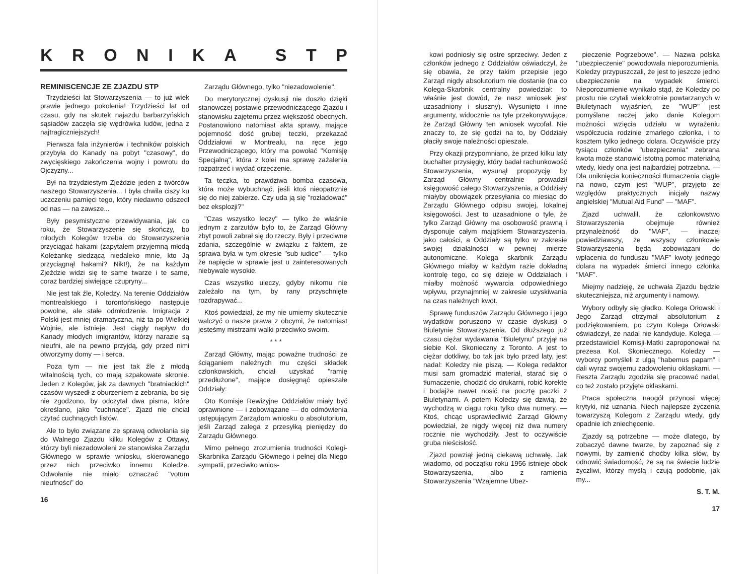KRONIKA STP
REMINISCENCJE ZE ZJAZDU STP
Trzydzieści lat Stowarzyszenia — to już wiek prawie jednego pokolenia! Trzydzieści lat od czasu, gdy na skutek najazdu barbarzyńskich sąsiadów zaczęła się wędrówka ludów, jedna z najtragiczniejszych!
Pierwsza fala inżynierów i techników polskich przybyła do Kanady na pobyt "czasowy", do zwycięskiego zakończenia wojny i powrotu do Ojczyzny...
Był na trzydziestym Zjeździe jeden z twórców naszego Stowarzyszenia... I była chwila ciszy ku uczczeniu pamięci tego, który niedawno odszedł od nas — na zawsze...
Były pesymistyczne przewidywania, jak co roku, że Stowarzyszenie się skończy, bo młodych Kolegów trzeba do Stowarzyszenia przyciągać hakami (zapytałem przyjemną młodą Koleżankę siedzącą niedaleko mnie, kto Ją przyciągnął hakami? Nikt!), że na każdym Zjeździe widzi się te same twarze i te same, coraz bardziej siwiejące czupryny...
Nie jest tak źle, Koledzy. Na terenie Oddziałów montrealskiego i torontońskiego następuje powolne, ale stałe odmłodzenie. Imigracja z Polski jest mniej dramatyczna, niż ta po Wielkiej Wojnie, ale istnieje. Jest ciągły napływ do Kanady młodych imigrantów, którzy narazie są nieufni, ale na pewno przyjdą, gdy przed nimi otworzymy domy — i serca.
Poza tym — nie jest tak źle z młodą witalnością tych, co mają szpakowate skronie. Jeden z Kolegów, jak za dawnych "bratniackich" czasów wyszedł z oburzeniem z zebrania, bo się nie zgodzono, by odczytał dwa pisma, które określano, jako "cuchnące". Zjazd nie chciał czytać cuchnących listów.
Ale to było związane ze sprawą odwołania się do Walnego Zjazdu kilku Kolegów z Ottawy, którzy byli niezadowoleni ze stanowiska Zarządu Głównego w sprawie wniosku, skierowanego przez nich przeciwko innemu Koledze. Odwołanie nie miało oznaczać "votum nieufności" do
Zarządu Głównego, tylko "niezadowolenie".
Do merytorycznej dyskusji nie doszło dzięki stanowczej postawie przewodniczącego Zjazdu i stanowisku zajętemu przez większość obecnych. Postanowiono natomiast akta sprawy, mające pojemność dość grubej teczki, przekazać Oddziałowi w Montrealu, na ręce jego Przewodniczącego, który ma powołać "Komisję Specjalną", która z kolei ma sprawę zażalenia rozpatrzeć i wydać orzeczenie.
Ta teczka, to prawdziwa bomba czasowa, która może wybuchnąć, jeśli ktoś nieopatrznie się do niej zabierze. Czy uda ją się "rozładować" bez eksplozji?"
"Czas wszystko leczy" — tylko że właśnie jednym z zarzutów było to, że Zarząd Główny zbyt powoli zabrał się do rzeczy. Były i przeciwne zdania, szczególnie w związku z faktem, że sprawa była w tym okresie "sub iudice" — tylko że napięcie w sprawie jest u zainteresowanych niebywale wysokie.
Czas wszystko uleczy, gdyby nikomu nie zależało na tym, by rany przyschnięte rozdrapywać...
Ktoś powiedział, że my nie umiemy skutecznie walczyć o nasze prawa z obcymi, że natomiast jesteśmy mistrzami walki przeciwko swoim.
* * *
Zarząd Główny, mając poważne trudności ze ściąganiem należnych mu części składek członkowskich, chciał uzyskać "ramię przedłużone", mające dosięgnąć opieszałe Oddziały:
Oto Komisje Rewizyjne Oddziałów miały być oprawnione — i zobowiązane — do odmówienia ustępującym Zarządom wniosku o absolutorium, jeśli Zarząd zalega z przesyłką pieniędzy do Zarządu Głównego.
Mimo pełnego zrozumienia trudności Kolegi-Skarbnika Zarządu Głównego i pełnej dla Niego sympatii, przeciwko wnios-
16
kowi podniosły się ostre sprzeciwy. Jeden z członków jednego z Oddziałów oświadczył, że się obawia, że przy takim przepisie jego Zarząd nigdy absolutorium nie dostanie (na co Kolega-Skarbnik centralny powiedział: to właśnie jest dowód, że nasz wniosek jest uzasadniony i słuszny). Wysunięto i inne argumenty, widocznie na tyle przekonywujące, że Zarząd Główny ten wniosek wycofał. Nie znaczy to, że się godzi na to, by Oddziały płaciły swoje należności opieszale.
Przy okazji przypomniano, że przed kilku laty buchalter przysięgły, który badał rachunkowość Stowarzyszenia, wysunął propozycję by Zarząd Główny centralnie prowadził księgowość całego Stowarzyszenia, a Oddziały miałyby obowiązek przesyłania co miesiąc do Zarządu Głównego odpisu swojej, lokalnej księgowości. Jest to uzasadnione o tyle, że tylko Zarząd Główny ma osobowość prawną i dysponuje całym majątkiem Stowarzyszenia, jako całości, a Oddziały są tylko w zakresie swojej działalności w pewnej mierze autonomiczne. Kolega skarbnik Zarządu Głównego miałby w każdym razie dokładną kontrolę tego, co się dzieje w Oddziałach i miałby możność wywarcia odpowiedniego wpływu, przynajmniej w zakresie uzyskiwania na czas należnych kwot.
Sprawę funduszów Zarządu Głównego i jego wydatków poruszono w czasie dyskusji o Biuletynie Stowarzyszenia. Od dłuższego już czasu ciężar wydawania "Biuletynu" przyjął na siebie Kol. Skonieczny z Toronto. A jest to ciężar dotkliwy, bo tak jak było przed laty, jest nadal: Koledzy nie piszą. — Kolega redaktor musi sam gromadzić materiał, starać się o tłumaczenie, chodzić do drukarni, robić korektę i bodajże nawet nosić na pocztę paczki z Biuletynami. A potem Koledzy się dziwią, że wychodzą w ciągu roku tylko dwa numery. — Ktoś, chcąc usprawiedliwić Zarząd Główny powiedział, że nigdy więcej niż dwa numery rocznie nie wychodziły. Jest to oczywiście gruba nieścisłość.
Zjazd powziął jedną ciekawą uchwałę. Jak wiadomo, od początku roku 1956 istnieje obok Stowarzyszenia, albo z ramienia Stowarzyszenia "Wzajemne Ubez-
pieczenie Pogrzebowe". — Nazwa polska "ubezpieczenie" powodowała nieporozumienia. Koledzy przypuszczali, że jest to jeszcze jedno ubezpieczenie na wypadek śmierci. Nieporozumienie wynikało stąd, że Koledzy po prostu nie czytali wielokrotnie powtarzanych w Biuletynach wyjaśnień, że "WUP" jest pomyślane raczej jako danie Kolegom możności wzięcia udziału w wyrażeniu współczucia rodzinie zmarłego członka, i to kosztem tylko jednego dolara. Oczywiście przy tysiącu członków "ubezpieczenia" zebrana kwota może stanowić istotną pomoc materialną wtedy, kiedy ona jest najbardziej potrzebna. — Dla uniknięcia konieczności tłumaczenia ciągle na nowo, czym jest "WUP", przyjęto ze względów praktycznych inicjały nazwy angielskiej "Mutual Aid Fund" — "MAF".
Zjazd uchwalił, że członkowstwo Stowarzyszenia obejmuje również przynależność do "MAF", — inaczej powiedziawszy, że wszyscy członkowie Stowarzyszenia będą zobowiązani do wpłacenia do funduszu "MAF" kwoty jednego dolara na wypadek śmierci innego członka "MAF".
Miejmy nadzieję, że uchwała Zjazdu będzie skuteczniejsza, niż argumenty i namowy.
Wybory odbyły się gładko. Kolega Orłowski i Jego Zarząd otrzymał absolutorium z podziękowaniem, po czym Kolega Orłowski oświadczył, że nadal nie kandyduje. Kolega — przedstawiciel Komisji-Matki zaproponował na prezesa Kol. Skoniecznego. Koledzy — wyborcy pomyśleli z ulgą "habemus papam" i dali wyraz swojemu zadowoleniu oklaskami. — Reszta Zarządu zgodziła się pracować nadal, co też zostało przyjęte oklaskami.
Praca społeczna naogół przynosi więcej krytyki, niż uznania. Niech najlepsze życzenia towarzyszą Kolegom z Zarządu wtedy, gdy opadnie ich zniechęcenie.
Zjazdy są potrzebne — może dlatego, by zobaczyć dawne twarze, by zapoznać się z nowymi, by zamienić choćby kilka słów, by odnowić świadomość, że są na świecie ludzie życzliwi, którzy myślą i czują podobnie, jak my...
S. T. M.
17